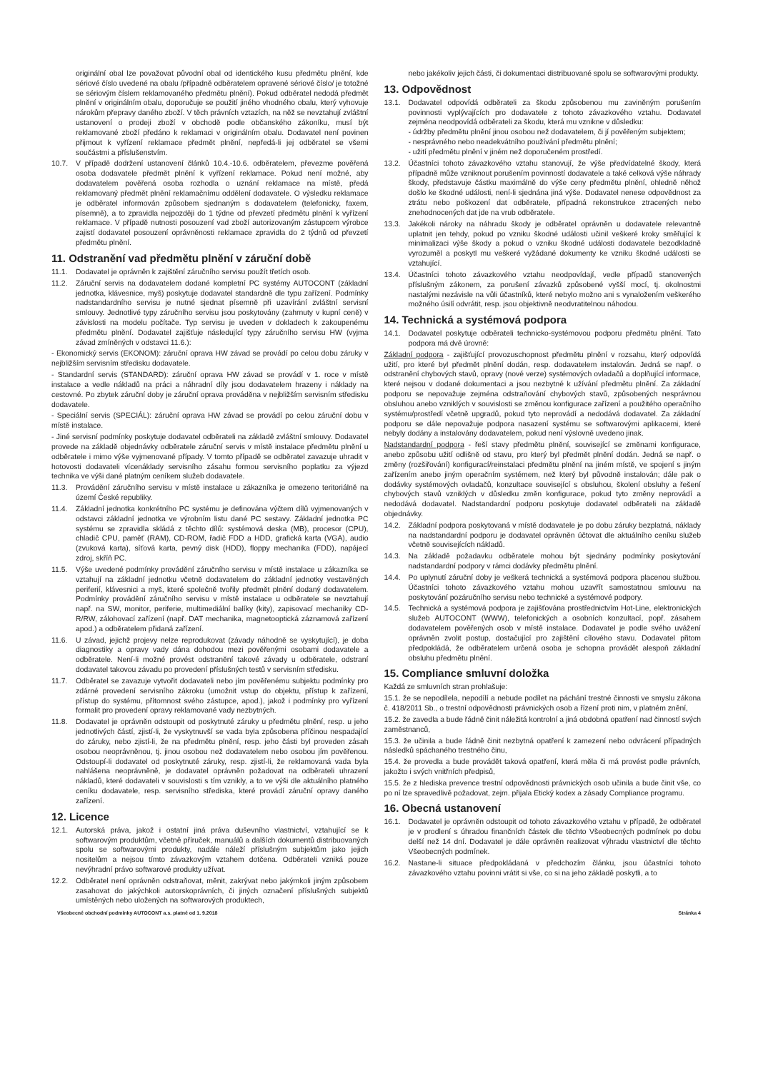originální obal lze považovat původní obal od identického kusu předmětu plnění, kde sériové číslo uvedené na obalu /případně odběratelem opravené sériové číslo/ je totožné se sériovým číslem reklamovaného předmětu plnění). Pokud odběratel nedodá předmět plnění v originálním obalu, doporučuje se použití jiného vhodného obalu, který vyhovuje nárokům přepravy daného zboží. V těch právních vztazích, na něž se nevztahují zvláštní ustanovení o prodeji zboží v obchodě podle občanského zákoníku, musí být reklamované zboží předáno k reklamaci v originálním obalu. Dodavatel není povinen přijmout k vyřízení reklamace předmět plnění, nepředá-li jej odběratel se všemi součástmi a příslušenstvím.
10.7. V případě dodržení ustanovení článků 10.4.-10.6. odběratelem, převezme pověřená osoba dodavatele předmět plnění k vyřízení reklamace. Pokud není možné, aby dodavatelem pověřená osoba rozhodla o uznání reklamace na místě, předá reklamovaný předmět plnění reklamačnímu oddělení dodavatele. O výsledku reklamace je odběratel informován způsobem sjednaným s dodavatelem (telefonicky, faxem, písemně), a to zpravidla nejpozději do 1 týdne od převzetí předmětu plnění k vyřízení reklamace. V případě nutnosti posouzení vad zboží autorizovaným zástupcem výrobce zajistí dodavatel posouzení oprávněnosti reklamace zpravidla do 2 týdnů od převzetí předmětu plnění.
11. Odstranění vad předmětu plnění v záruční době
11.1. Dodavatel je oprávněn k zajištění záručního servisu použít třetích osob.
11.2. Záruční servis na dodavatelem dodané kompletní PC systémy AUTOCONT (základní jednotka, klávesnice, myš) poskytuje dodavatel standardně dle typu zařízení. Podmínky nadstandardního servisu je nutné sjednat písemně při uzavírání zvláštní servisní smlouvy. Jednotlivé typy záručního servisu jsou poskytovány (zahrnuty v kupní ceně) v závislosti na modelu počítače. Typ servisu je uveden v dokladech k zakoupenému předmětu plnění. Dodavatel zajišťuje následující typy záručního servisu HW (vyjma závad zmíněných v odstavci 11.6.):
- Ekonomický servis (EKONOM): záruční oprava HW závad se provádí po celou dobu záruky v nejbližším servisním středisku dodavatele.
- Standardní servis (STANDARD): záruční oprava HW závad se provádí v 1. roce v místě instalace a vedle nákladů na práci a náhradní díly jsou dodavatelem hrazeny i náklady na cestovné. Po zbytek záruční doby je záruční oprava prováděna v nejbližším servisním středisku dodavatele.
- Speciální servis (SPECIÁL): záruční oprava HW závad se provádí po celou záruční dobu v místě instalace.
- Jiné servisní podmínky poskytuje dodavatel odběrateli na základě zvláštní smlouvy. Dodavatel provede na základě objednávky odběratele záruční servis v místě instalace předmětu plnění u odběratele i mimo výše vyjmenované případy. V tomto případě se odběratel zavazuje uhradit v hotovosti dodavateli vícenáklady servisního zásahu formou servisního poplatku za výjezd technika ve výši dané platným ceníkem služeb dodavatele.
11.3. Provádění záručního servisu v místě instalace u zákazníka je omezeno teritoriálně na území České republiky.
11.4. Základní jednotka konkrétního PC systému je definována výčtem dílů vyjmenovaných v odstavci základní jednotka ve výrobním listu dané PC sestavy. Základní jednotka PC systému se zpravidla skládá z těchto dílů: systémová deska (MB), procesor (CPU), chladič CPU, paměť (RAM), CD-ROM, řadič FDD a HDD, grafická karta (VGA), audio (zvuková karta), síťová karta, pevný disk (HDD), floppy mechanika (FDD), napájecí zdroj, skříň PC.
11.5. Výše uvedené podmínky provádění záručního servisu v místě instalace u zákazníka se vztahují na základní jednotku včetně dodavatelem do základní jednotky vestavěných periferií, klávesnici a myš, které společně tvořily předmět plnění dodaný dodavatelem. Podmínky provádění záručního servisu v místě instalace u odběratele se nevztahují např. na SW, monitor, periferie, multimediální balíky (kity), zapisovací mechaniky CD-R/RW, zálohovací zařízení (např. DAT mechanika, magnetooptická záznamová zařízení apod.) a odběratelem přidaná zařízení.
11.6. U závad, jejichž projevy nelze reprodukovat (závady náhodně se vyskytující), je doba diagnostiky a opravy vady dána dohodou mezi pověřenými osobami dodavatele a odběratele. Není-li možné provést odstranění takové závady u odběratele, odstraní dodavatel takovou závadu po provedení příslušných testů v servisním středisku.
11.7. Odběratel se zavazuje vytvořit dodavateli nebo jím pověřenému subjektu podmínky pro zdárné provedení servisního zákroku (umožnit vstup do objektu, přístup k zařízení, přístup do systému, přítomnost svého zástupce, apod.), jakož i podmínky pro vyřízení formalit pro provedení opravy reklamované vady nezbytných.
11.8. Dodavatel je oprávněn odstoupit od poskytnuté záruky u předmětu plnění, resp. u jeho jednotlivých částí, zjistí-li, že vyskytnuvší se vada byla způsobena příčinou nespadající do záruky, nebo zjistí-li, že na předmětu plnění, resp. jeho části byl proveden zásah osobou neoprávněnou, tj. jinou osobou než dodavatelem nebo osobou jím pověřenou. Odstoupí-li dodavatel od poskytnuté záruky, resp. zjistí-li, že reklamovaná vada byla nahlášena neoprávněně, je dodavatel oprávněn požadovat na odběrateli uhrazení nákladů, které dodavateli v souvislosti s tím vznikly, a to ve výši dle aktuálního platného ceníku dodavatele, resp. servisního střediska, které provádí záruční opravy daného zařízení.
12. Licence
12.1. Autorská práva, jakož i ostatní jiná práva duševního vlastnictví, vztahující se k softwarovým produktům, včetně příruček, manuálů a dalších dokumentů distribuovaných spolu se softwarovými produkty, nadále náleží příslušným subjektům jako jejich nositelům a nejsou tímto závazkovým vztahem dotčena. Odběrateli vzniká pouze nevýhradní právo softwarové produkty užívat.
12.2. Odběratel není oprávněn odstraňovat, měnit, zakrývat nebo jakýmkoli jiným způsobem zasahovat do jakýchkoli autorskoprávních, či jiných označení příslušných subjektů umístěných nebo uložených na softwarových produktech,
nebo jakékoliv jejich části, či dokumentaci distribuované spolu se softwarovými produkty.
13. Odpovědnost
13.1. Dodavatel odpovídá odběrateli za škodu způsobenou mu zaviněným porušením povinnosti vyplývajících pro dodavatele z tohoto závazkového vztahu. Dodavatel zejména neodpovídá odběrateli za škodu, která mu vznikne v důsledku:
- údržby předmětu plnění jinou osobou než dodavatelem, či jí pověřeným subjektem;
- nesprávného nebo neadekvátního používání předmětu plnění;
- užití předmětu plnění v jiném než doporučeném prostředí.
13.2. Účastníci tohoto závazkového vztahu stanovují, že výše předvídatelné škody, která případně může vzniknout porušením povinností dodavatele a také celková výše náhrady škody, představuje částku maximálně do výše ceny předmětu plnění, ohledně něhož došlo ke škodné události, není-li sjednána jiná výše. Dodavatel nenese odpovědnost za ztrátu nebo poškození dat odběratele, případná rekonstrukce ztracených nebo znehodnocených dat jde na vrub odběratele.
13.3. Jakékoli nároky na náhradu škody je odběratel oprávněn u dodavatele relevantně uplatnit jen tehdy, pokud po vzniku škodné události učinil veškeré kroky směřující k minimalizaci výše škody a pokud o vzniku škodné události dodavatele bezodkladně vyrozuměl a poskytl mu veškeré vyžádané dokumenty ke vzniku škodné události se vztahující.
13.4. Účastníci tohoto závazkového vztahu neodpovídají, vedle případů stanovených příslušným zákonem, za porušení závazků způsobené vyšší mocí, tj. okolnostmi nastalými nezávisle na vůli účastníků, které nebylo možno ani s vynaložením veškerého možného úsilí odvrátit, resp. jsou objektivně neodvratitelnou náhodou.
14. Technická a systémová podpora
14.1. Dodavatel poskytuje odběrateli technicko-systémovou podporu předmětu plnění. Tato podpora má dvě úrovně:
Základní podpora - zajišťující provozuschopnost předmětu plnění v rozsahu, který odpovídá užití, pro které byl předmět plnění dodán, resp. dodavatelem instalován. Jedná se např. o odstranění chybových stavů, opravy (nové verze) systémových ovladačů a doplňující informace, které nejsou v dodané dokumentaci a jsou nezbytné k užívání předmětu plnění. Za základní podporu se nepovažuje zejména odstraňování chybových stavů, způsobených nesprávnou obsluhou anebo vzniklých v souvislosti se změnou konfigurace zařízení a použitého operačního systému/prostředí včetně upgradů, pokud tyto neprovádí a nedodává dodavatel. Za základní podporu se dále nepovažuje podpora nasazení systému se softwarovými aplikacemi, které nebyly dodány a instalovány dodavatelem, pokud není výslovně uvedeno jinak.
Nadstandardní podpora - řeší stavy předmětu plnění, související se změnami konfigurace, anebo způsobu užití odlišně od stavu, pro který byl předmět plnění dodán. Jedná se např. o změny (rozšiřování) konfigurací/reinstalaci předmětu plnění na jiném místě, ve spojení s jiným zařízením anebo jiným operačním systémem, než který byl původně instalován; dále pak o dodávky systémových ovladačů, konzultace související s obsluhou, školení obsluhy a řešení chybových stavů vzniklých v důsledku změn konfigurace, pokud tyto změny neprovádí a nedodává dodavatel. Nadstandardní podporu poskytuje dodavatel odběrateli na základě objednávky.
14.2. Základní podpora poskytovaná v místě dodavatele je po dobu záruky bezplatná, náklady na nadstandardní podporu je dodavatel oprávněn účtovat dle aktuálního ceníku služeb včetně souvisejících nákladů.
14.3. Na základě požadavku odběratele mohou být sjednány podmínky poskytování nadstandardní podpory v rámci dodávky předmětu plnění.
14.4. Po uplynutí záruční doby je veškerá technická a systémová podpora placenou službou. Účastníci tohoto závazkového vztahu mohou uzavřít samostatnou smlouvu na poskytování pozáručního servisu nebo technické a systémové podpory.
14.5. Technická a systémová podpora je zajišťována prostřednictvím Hot-Line, elektronických služeb AUTOCONT (WWW), telefonických a osobních konzultací, popř. zásahem dodavatelem pověřených osob v místě instalace. Dodavatel je podle svého uvážení oprávněn zvolit postup, dostačující pro zajištění cílového stavu. Dodavatel přitom předpokládá, že odběratelem určená osoba je schopna provádět alespoň základní obsluhu předmětu plnění.
15. Compliance smluvní doložka
Každá ze smluvních stran prohlašuje:
15.1. že se nepodílela, nepodílí a nebude podílet na páchání trestné činnosti ve smyslu zákona č. 418/2011 Sb., o trestní odpovědnosti právnických osob a řízení proti nim, v platném znění,
15.2. že zavedla a bude řádně činit náležitá kontrolní a jiná obdobná opatření nad činností svých zaměstnanců,
15.3. že učinila a bude řádně činit nezbytná opatření k zamezení nebo odvrácení případných následků spáchaného trestného činu,
15.4. že provedla a bude provádět taková opatření, která měla či má provést podle právních, jakožto i svých vnitřních předpisů,
15.5. že z hlediska prevence trestní odpovědnosti právnických osob učinila a bude činit vše, co po ní lze spravedlivě požadovat, zejm. přijala Etický kodex a zásady Compliance programu.
16. Obecná ustanovení
16.1. Dodavatel je oprávněn odstoupit od tohoto závazkového vztahu v případě, že odběratel je v prodlení s úhradou finančních částek dle těchto Všeobecných podmínek po dobu delší než 14 dní. Dodavatel je dále oprávněn realizovat výhradu vlastnictví dle těchto Všeobecných podmínek.
16.2. Nastane-li situace předpokládaná v předchozím článku, jsou účastníci tohoto závazkového vztahu povinni vrátit si vše, co si na jeho základě poskytli, a to
Všeobecné obchodní podmínky AUTOCONT a.s. platné od 1. 9.2018 Stránka 4